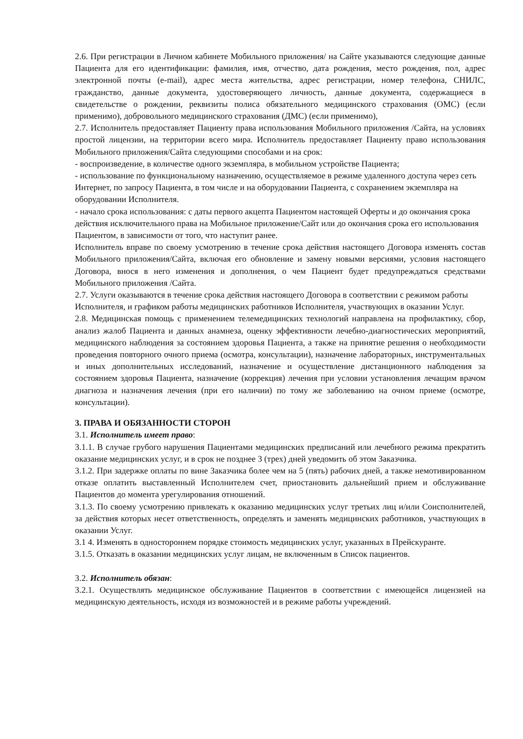2.6. При регистрации в Личном кабинете Мобильного приложения/ на Сайте указываются следующие данные Пациента для его идентификации: фамилия, имя, отчество, дата рождения, место рождения, пол, адрес электронной почты (e-mail), адрес места жительства, адрес регистрации, номер телефона, СНИЛС, гражданство, данные документа, удостоверяющего личность, данные документа, содержащиеся в свидетельстве о рождении, реквизиты полиса обязательного медицинского страхования (ОМС) (если применимо), добровольного медицинского страхования (ДМС) (если применимо),
2.7. Исполнитель предоставляет Пациенту права использования Мобильного приложения /Сайта, на условиях простой лицензии, на территории всего мира. Исполнитель предоставляет Пациенту право использования Мобильного приложения/Сайта следующими способами и на срок:
- воспроизведение, в количестве одного экземпляра, в мобильном устройстве Пациента;
- использование по функциональному назначению, осуществляемое в режиме удаленного доступа через сеть Интернет, по запросу Пациента, в том числе и на оборудовании Пациента, с сохранением экземпляра на оборудовании Исполнителя.
- начало срока использования: с даты первого акцепта Пациентом настоящей Оферты и до окончания срока действия исключительного права на Мобильное приложение/Сайт или до окончания срока его использования Пациентом, в зависимости от того, что наступит ранее.
Исполнитель вправе по своему усмотрению в течение срока действия настоящего Договора изменять состав Мобильного приложения/Сайта, включая его обновление и замену новыми версиями, условия настоящего Договора, внося в него изменения и дополнения, о чем Пациент будет предупреждаться средствами Мобильного приложения /Сайта.
2.7. Услуги оказываются в течение срока действия настоящего Договора в соответствии с режимом работы Исполнителя, и графиком работы медицинских работников Исполнителя, участвующих в оказании Услуг.
2.8. Медицинская помощь с применением телемедицинских технологий направлена на профилактику, сбор, анализ жалоб Пациента и данных анамнеза, оценку эффективности лечебно-диагностических мероприятий, медицинского наблюдения за состоянием здоровья Пациента, а также на принятие решения о необходимости проведения повторного очного приема (осмотра, консультации), назначение лабораторных, инструментальных и иных дополнительных исследований, назначение и осуществление дистанционного наблюдения за состоянием здоровья Пациента, назначение (коррекция) лечения при условии установления лечащим врачом диагноза и назначения лечения (при его наличии) по тому же заболеванию на очном приеме (осмотре, консультации).
3. ПРАВА И ОБЯЗАННОСТИ СТОРОН
3.1. Исполнитель имеет право:
3.1.1. В случае грубого нарушения Пациентами медицинских предписаний или лечебного режима прекратить оказание медицинских услуг, и в срок не позднее 3 (трех) дней уведомить об этом Заказчика.
3.1.2. При задержке оплаты по вине Заказчика более чем на 5 (пять) рабочих дней, а также немотивированном отказе оплатить выставленный Исполнителем счет, приостановить дальнейший прием и обслуживание Пациентов до момента урегулирования отношений.
3.1.3. По своему усмотрению привлекать к оказанию медицинских услуг третьих лиц и/или Соисполнителей, за действия которых несет ответственность, определять и заменять медицинских работников, участвующих в оказании Услуг.
3.1 4. Изменять в одностороннем порядке стоимость медицинских услуг, указанных в Прейскуранте.
3.1.5. Отказать в оказании медицинских услуг лицам, не включенным в Список пациентов.
3.2. Исполнитель обязан:
3.2.1. Осуществлять медицинское обслуживание Пациентов в соответствии с имеющейся лицензией на медицинскую деятельность, исходя из возможностей и в режиме работы учреждений.